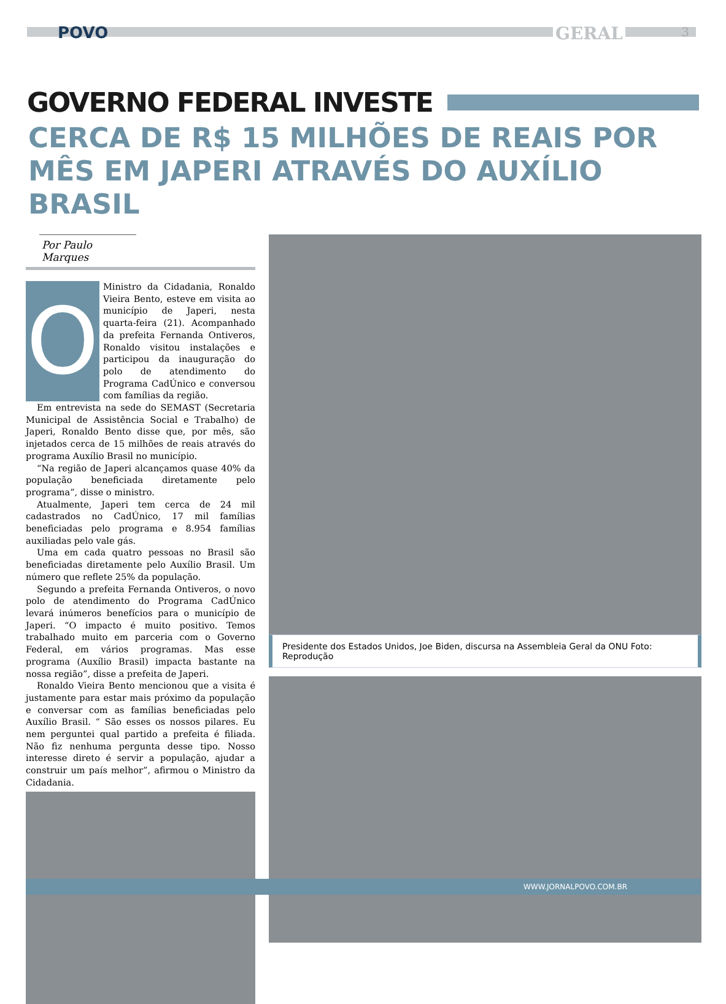POVO GERAL 3
GOVERNO FEDERAL INVESTE
CERCA DE R$ 15 MILHÕES DE REAIS POR MÊS EM JAPERI ATRAVÉS DO AUXÍLIO BRASIL
Por Paulo Marques
O
Ministro da Cidadania, Ronaldo Vieira Bento, esteve em visita ao município de Japeri, nesta quarta-feira (21). Acompanhado da prefeita Fernanda Ontiveros, Ronaldo visitou instalações e participou da inauguração do polo de atendimento do Programa CadÚnico e conversou com famílias da região.
Em entrevista na sede do SEMAST (Secretaria Municipal de Assistência Social e Trabalho) de Japeri, Ronaldo Bento disse que, por mês, são injetados cerca de 15 milhões de reais através do programa Auxílio Brasil no município.
“Na região de Japeri alcançamos quase 40% da população beneficiada diretamente pelo programa”, disse o ministro.
Atualmente, Japeri tem cerca de 24 mil cadastrados no CadÚnico, 17 mil famílias beneficiadas pelo programa e 8.954 famílias auxiliadas pelo vale gás.
Uma em cada quatro pessoas no Brasil são beneficiadas diretamente pelo Auxílio Brasil. Um número que reflete 25% da população.
Segundo a prefeita Fernanda Ontiveros, o novo polo de atendimento do Programa CadÚnico levará inúmeros benefícios para o município de Japeri. “O impacto é muito positivo. Temos trabalhado muito em parceria com o Governo Federal, em vários programas. Mas esse programa (Auxílio Brasil) impacta bastante na nossa região”, disse a prefeita de Japeri.
Ronaldo Vieira Bento mencionou que a visita é justamente para estar mais próximo da população e conversar com as famílias beneficiadas pelo Auxílio Brasil. “ São esses os nossos pilares. Eu nem perguntei qual partido a prefeita é filiada. Não fiz nenhuma pergunta desse tipo. Nosso interesse direto é servir a população, ajudar a construir um país melhor”, afirmou o Ministro da Cidadania.
Presidente dos Estados Unidos, Joe Biden, discursa na Assembleia Geral da ONU Foto: Reprodução
WWW.JORNALPOVO.COM.BR